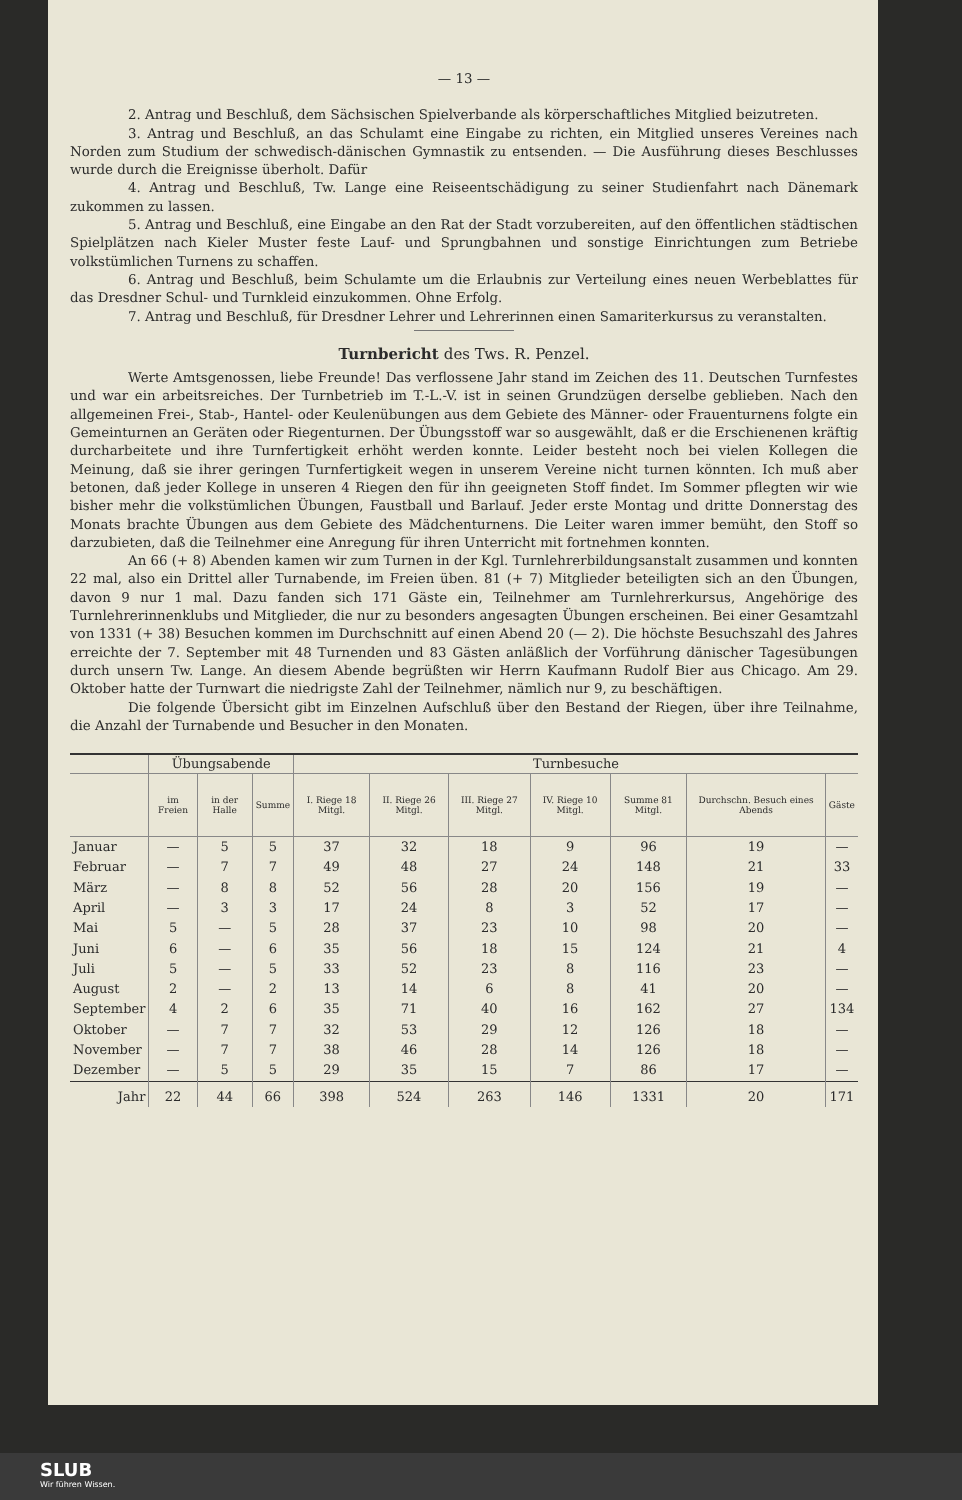— 13 —
2. Antrag und Beschluß, dem Sächsischen Spielverbande als körperschaftliches Mitglied beizutreten.
3. Antrag und Beschluß, an das Schulamt eine Eingabe zu richten, ein Mitglied unseres Vereines nach Norden zum Studium der schwedisch-dänischen Gymnastik zu entsenden. — Die Ausführung dieses Beschlusses wurde durch die Ereignisse überholt. Dafür
4. Antrag und Beschluß, Tw. Lange eine Reiseentschädigung zu seiner Studienfahrt nach Dänemark zukommen zu lassen.
5. Antrag und Beschluß, eine Eingabe an den Rat der Stadt vorzubereiten, auf den öffentlichen städtischen Spielplätzen nach Kieler Muster feste Lauf- und Sprungbahnen und sonstige Einrichtungen zum Betriebe volkstümlichen Turnens zu schaffen.
6. Antrag und Beschluß, beim Schulamte um die Erlaubnis zur Verteilung eines neuen Werbeblattes für das Dresdner Schul- und Turnkleid einzukommen. Ohne Erfolg.
7. Antrag und Beschluß, für Dresdner Lehrer und Lehrerinnen einen Samariterkursus zu veranstalten.
Turnbericht des Tws. R. Penzel.
Werte Amtsgenossen, liebe Freunde! Das verflossene Jahr stand im Zeichen des 11. Deutschen Turnfestes und war ein arbeitsreiches. Der Turnbetrieb im T.-L.-V. ist in seinen Grundzügen derselbe geblieben. Nach den allgemeinen Frei-, Stab-, Hantel- oder Keulenübungen aus dem Gebiete des Männer- oder Frauenturnens folgte ein Gemeinturnen an Geräten oder Riegenturnen. Der Übungsstoff war so ausgewählt, daß er die Erschienenen kräftig durcharbeitete und ihre Turnfertigkeit erhöht werden konnte. Leider besteht noch bei vielen Kollegen die Meinung, daß sie ihrer geringen Turnfertigkeit wegen in unserem Vereine nicht turnen könnten. Ich muß aber betonen, daß jeder Kollege in unseren 4 Riegen den für ihn geeigneten Stoff findet. Im Sommer pflegten wir wie bisher mehr die volkstümlichen Übungen, Faustball und Barlauf. Jeder erste Montag und dritte Donnerstag des Monats brachte Übungen aus dem Gebiete des Mädchenturnens. Die Leiter waren immer bemüht, den Stoff so darzubieten, daß die Teilnehmer eine Anregung für ihren Unterricht mit fortnehmen konnten.
An 66 (+ 8) Abenden kamen wir zum Turnen in der Kgl. Turnlehrerbildungsanstalt zusammen und konnten 22 mal, also ein Drittel aller Turnabende, im Freien üben. 81 (+ 7) Mitglieder beteiligten sich an den Übungen, davon 9 nur 1 mal. Dazu fanden sich 171 Gäste ein, Teilnehmer am Turnlehrerkursus, Angehörige des Turnlehrerinnenklubs und Mitglieder, die nur zu besonders angesagten Übungen erscheinen. Bei einer Gesamtzahl von 1331 (+ 38) Besuchen kommen im Durchschnitt auf einen Abend 20 (— 2). Die höchste Besuchszahl des Jahres erreichte der 7. September mit 48 Turnenden und 83 Gästen anläßlich der Vorführung dänischer Tagesübungen durch unsern Tw. Lange. An diesem Abende begrüßten wir Herrn Kaufmann Rudolf Bier aus Chicago. Am 29. Oktober hatte der Turnwart die niedrigste Zahl der Teilnehmer, nämlich nur 9, zu beschäftigen.
Die folgende Übersicht gibt im Einzelnen Aufschluß über den Bestand der Riegen, über ihre Teilnahme, die Anzahl der Turnabende und Besucher in den Monaten.
| | Übungsabende | | | Turnbesuche | | | | | | |
| --- | --- | --- | --- | --- | --- | --- | --- | --- | --- | --- |
| | im Freien | in der Halle | Summe | I. Riege 18 Mitgl. | II. Riege 26 Mitgl. | III. Riege 27 Mitgl. | IV. Riege 10 Mitgl. | Summe 81 Mitgl. | Durchschn. Besuch eines Abends | Gäste |
| Januar | — | 5 | 5 | 37 | 32 | 18 | 9 | 96 | 19 | — |
| Februar | — | 7 | 7 | 49 | 48 | 27 | 24 | 148 | 21 | 33 |
| März | — | 8 | 8 | 52 | 56 | 28 | 20 | 156 | 19 | — |
| April | — | 3 | 3 | 17 | 24 | 8 | 3 | 52 | 17 | — |
| Mai | 5 | — | 5 | 28 | 37 | 23 | 10 | 98 | 20 | — |
| Juni | 6 | — | 6 | 35 | 56 | 18 | 15 | 124 | 21 | 4 |
| Juli | 5 | — | 5 | 33 | 52 | 23 | 8 | 116 | 23 | — |
| August | 2 | — | 2 | 13 | 14 | 6 | 8 | 41 | 20 | — |
| September | 4 | 2 | 6 | 35 | 71 | 40 | 16 | 162 | 27 | 134 |
| Oktober | — | 7 | 7 | 32 | 53 | 29 | 12 | 126 | 18 | — |
| November | — | 7 | 7 | 38 | 46 | 28 | 14 | 126 | 18 | — |
| Dezember | — | 5 | 5 | 29 | 35 | 15 | 7 | 86 | 17 | — |
| Jahr | 22 | 44 | 66 | 398 | 524 | 263 | 146 | 1331 | 20 | 171 |
SLUB
Wir führen Wissen.